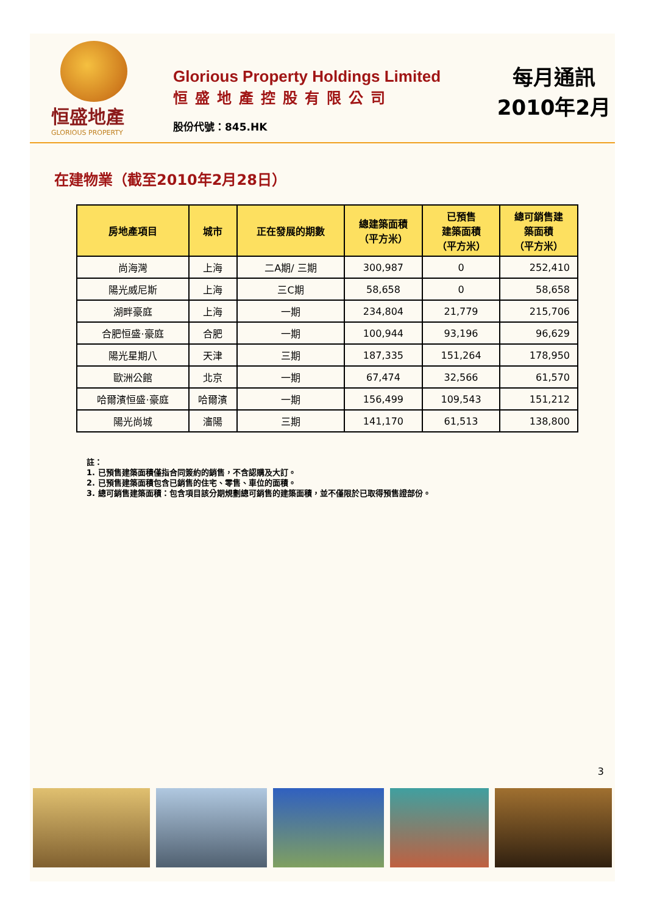恒盛地產
GLORIOUS PROPERTY
Glorious Property Holdings Limited
恒盛地產控股有限公司
股份代號：845.HK
每月通訊
2010年2月
在建物業（截至2010年2月28日）
| 房地產項目 | 城市 | 正在發展的期數 | 總建築面積 （平方米） | 已預售 建築面積 （平方米） | 總可銷售建 築面積 （平方米） |
| --- | --- | --- | --- | --- | --- |
| 尚海灣 | 上海 | 二A期/ 三期 | 300,987 | 0 | 252,410 |
| 陽光威尼斯 | 上海 | 三C期 | 58,658 | 0 | 58,658 |
| 湖畔豪庭 | 上海 | 一期 | 234,804 | 21,779 | 215,706 |
| 合肥恒盛·豪庭 | 合肥 | 一期 | 100,944 | 93,196 | 96,629 |
| 陽光星期八 | 天津 | 三期 | 187,335 | 151,264 | 178,950 |
| 歐洲公館 | 北京 | 一期 | 67,474 | 32,566 | 61,570 |
| 哈爾濱恒盛·豪庭 | 哈爾濱 | 一期 | 156,499 | 109,543 | 151,212 |
| 陽光尚城 | 瀋陽 | 三期 | 141,170 | 61,513 | 138,800 |
註：
1. 已預售建築面積僅指合同簽約的銷售，不含認購及大訂。
2. 已預售建築面積包含已銷售的住宅、零售、車位的面積。
3. 總可銷售建築面積：包含項目該分期規劃總可銷售的建築面積，並不僅限於已取得預售證部份。
3